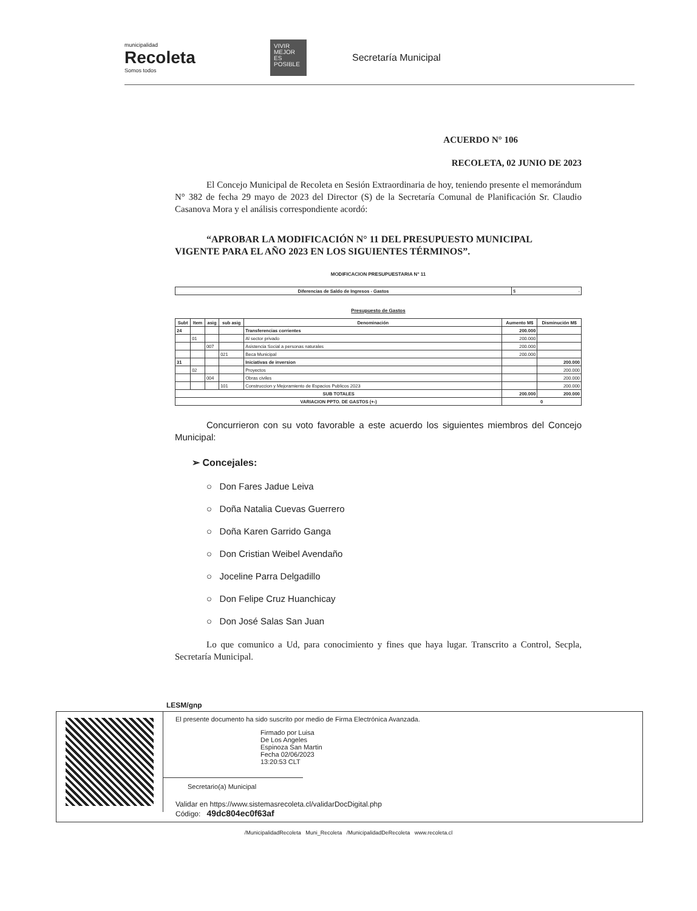municipalidad
Recoleta
Somos todos
VIVIR MEJOR ES POSIBLE
Secretaría Municipal
ACUERDO N° 106
RECOLETA, 02 JUNIO DE 2023
El Concejo Municipal de Recoleta en Sesión Extraordinaria de hoy, teniendo presente el memorándum N° 382 de fecha 29 mayo de 2023 del Director (S) de la Secretaría Comunal de Planificación Sr. Claudio Casanova Mora y el análisis correspondiente acordó:
“APROBAR LA MODIFICACIÓN N° 11 DEL PRESUPUESTO MUNICIPAL
VIGENTE PARA EL AÑO 2023 EN LOS SIGUIENTES TÉRMINOS”.
MODIFICACION PRESUPUESTARIA N° 11
| Diferencias de Saldo de Ingresos - Gastos | $ - |
Presupuesto de Gastos
| Subt | Item | asig | sub asig | Denominación | Aumento M$ | Disminución M$ |
| --- | --- | --- | --- | --- | --- | --- |
| 24 | | | | Transferencias corrientes | 200.000 | |
| | 01 | | | Al sector privado | 200.000 | |
| | | 007 | | Asistencia Social a personas naturales | 200.000 | |
| | | | 021 | Beca Municipal | 200.000 | |
| 31 | | | | Iniciativas de inversion | | 200.000 |
| | 02 | | | Proyectos | | 200.000 |
| | | 004 | | Obras civiles | | 200.000 |
| | | | 101 | Construccion y Mejoramiento de Espacios Publicos 2023 | | 200.000 |
| SUB TOTALES | | | | | 200.000 | 200.000 |
| VARIACION PPTO. DE GASTOS (+-) | | | | | 0 | |
Concurrieron con su voto favorable a este acuerdo los siguientes miembros del Concejo Municipal:
➢ Concejales:
○ Don Fares Jadue Leiva
○ Doña Natalia Cuevas Guerrero
○ Doña Karen Garrido Ganga
○ Don Cristian Weibel Avendaño
○ Joceline Parra Delgadillo
○ Don Felipe Cruz Huanchicay
○ Don José Salas San Juan
Lo que comunico a Ud, para conocimiento y fines que haya lugar. Transcrito a Control, Secpla, Secretaría Municipal.
LESM/gnp
El presente documento ha sido suscrito por medio de Firma Electrónica Avanzada.
Firmado por Luisa
De Los Angeles
Espinoza San Martin
Fecha 02/06/2023
13:20:53 CLT
Secretario(a) Municipal
Validar en https://www.sistemasrecoleta.cl/validarDocDigital.php
Código: 49dc804ec0f63af
/MunicipalidadRecoleta Muni_Recoleta /MunicipalidadDeRecoleta www.recoleta.cl